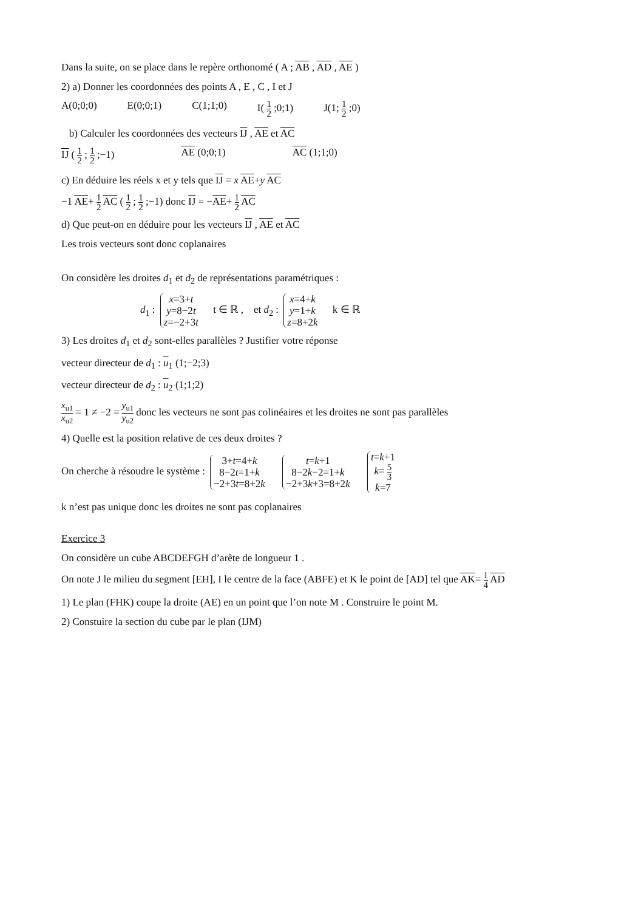Dans la suite, on se place dans le repère orthonomé ( A ; AB , AD , AE )
2) a) Donner les coordonnées des points A , E , C , I et J
A(0;0;0) E(0;0;1) C(1;1;0) I( 1 2 ;0;1) J(1; 1 2 ;0)
b) Calculer les coordonnées des vecteurs IJ , AE et AC
IJ ( 1 2 ; 1 2 ;−1) AE (0;0;1) AC (1;1;0)
c) En déduire les réels x et y tels que IJ = x AE+y AC
−1 AE+ 1 2 AC ( 1 2 ; 1 2 ;−1) donc IJ = −AE+ 1 2 AC
d) Que peut-on en déduire pour les vecteurs IJ , AE et AC
Les trois vecteurs sont donc coplanaires
On considère les droites d<sub>1</sub> et d<sub>2</sub> de représentations paramétriques :
d<sub>1</sub> : x=3+t
y=8−2t
z=−2+3t t ∈ ℝ , et d<sub>2</sub> : x=4+k
y=1+k
z=8+2k k ∈ ℝ
3) Les droites d<sub>1</sub> et d<sub>2</sub> sont-elles parallèles ? Justifier votre réponse
vecteur directeur de d<sub>1</sub> : u<sub>1</sub> (1;−2;3)
vecteur directeur de d<sub>2</sub> : u<sub>2</sub> (1;1;2)
x<sub>u1</sub> x<sub>u2</sub> = 1 ≠ −2 = y<sub>u1</sub> y<sub>u2</sub> donc les vecteurs ne sont pas colinéaires et les droites ne sont pas parallèles
4) Quelle est la position relative de ces deux droites ?
On cherche à résoudre le système : 3+t=4+k
8−2t=1+k
−2+3t=8+2k t=k+1
8−2k−2=1+k
−2+3k+3=8+2k t=k+1
k= 5 3
k=7
k n’est pas unique donc les droites ne sont pas coplanaires
Exercice 3
On considère un cube ABCDEFGH d’arête de longueur 1 .
On note J le milieu du segment [EH], I le centre de la face (ABFE) et K le point de [AD] tel que AK= 1 4 AD
1) Le plan (FHK) coupe la droite (AE) en un point que l’on note M . Construire le point M.
2) Constuire la section du cube par le plan (IJM)